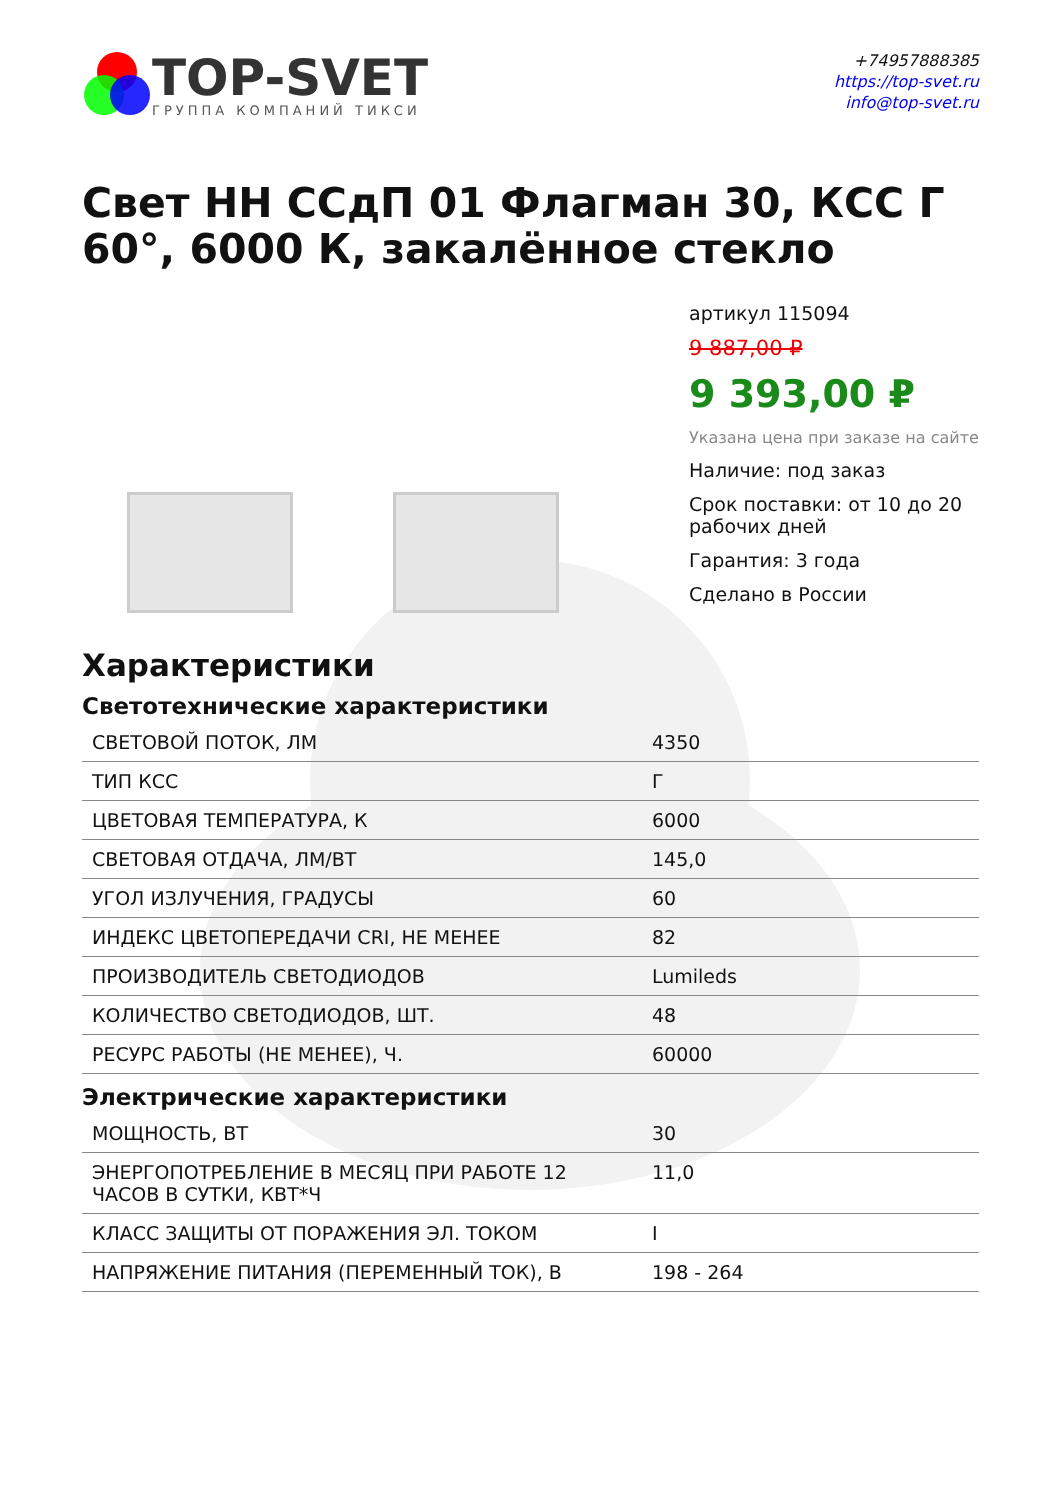TOP-SVET
ГРУППА КОМПАНИЙ ТИКСИ
+74957888385
https://top-svet.ru
info@top-svet.ru
Свет НН ССдП 01 Флагман 30, КСС Г 60°, 6000 К, закалённое стекло
артикул 115094
9 887,00 ₽
9 393,00 ₽
Указана цена при заказе на сайте
Наличие: под заказ
Срок поставки: от 10 до 20 рабочих дней
Гарантия: 3 года
Сделано в России
Характеристики
Светотехнические характеристики
| СВЕТОВОЙ ПОТОК, ЛМ | 4350 |
| ТИП КСС | Г |
| ЦВЕТОВАЯ ТЕМПЕРАТУРА, К | 6000 |
| СВЕТОВАЯ ОТДАЧА, ЛМ/ВТ | 145,0 |
| УГОЛ ИЗЛУЧЕНИЯ, ГРАДУСЫ | 60 |
| ИНДЕКС ЦВЕТОПЕРЕДАЧИ CRI, НЕ МЕНЕЕ | 82 |
| ПРОИЗВОДИТЕЛЬ СВЕТОДИОДОВ | Lumileds |
| КОЛИЧЕСТВО СВЕТОДИОДОВ, ШТ. | 48 |
| РЕСУРС РАБОТЫ (НЕ МЕНЕЕ), Ч. | 60000 |
Электрические характеристики
| МОЩНОСТЬ, ВТ | 30 |
| ЭНЕРГОПОТРЕБЛЕНИЕ В МЕСЯЦ ПРИ РАБОТЕ 12 ЧАСОВ В СУТКИ, КВТ*Ч | 11,0 |
| КЛАСС ЗАЩИТЫ ОТ ПОРАЖЕНИЯ ЭЛ. ТОКОМ | I |
| НАПРЯЖЕНИЕ ПИТАНИЯ (ПЕРЕМЕННЫЙ ТОК), В | 198 - 264 |